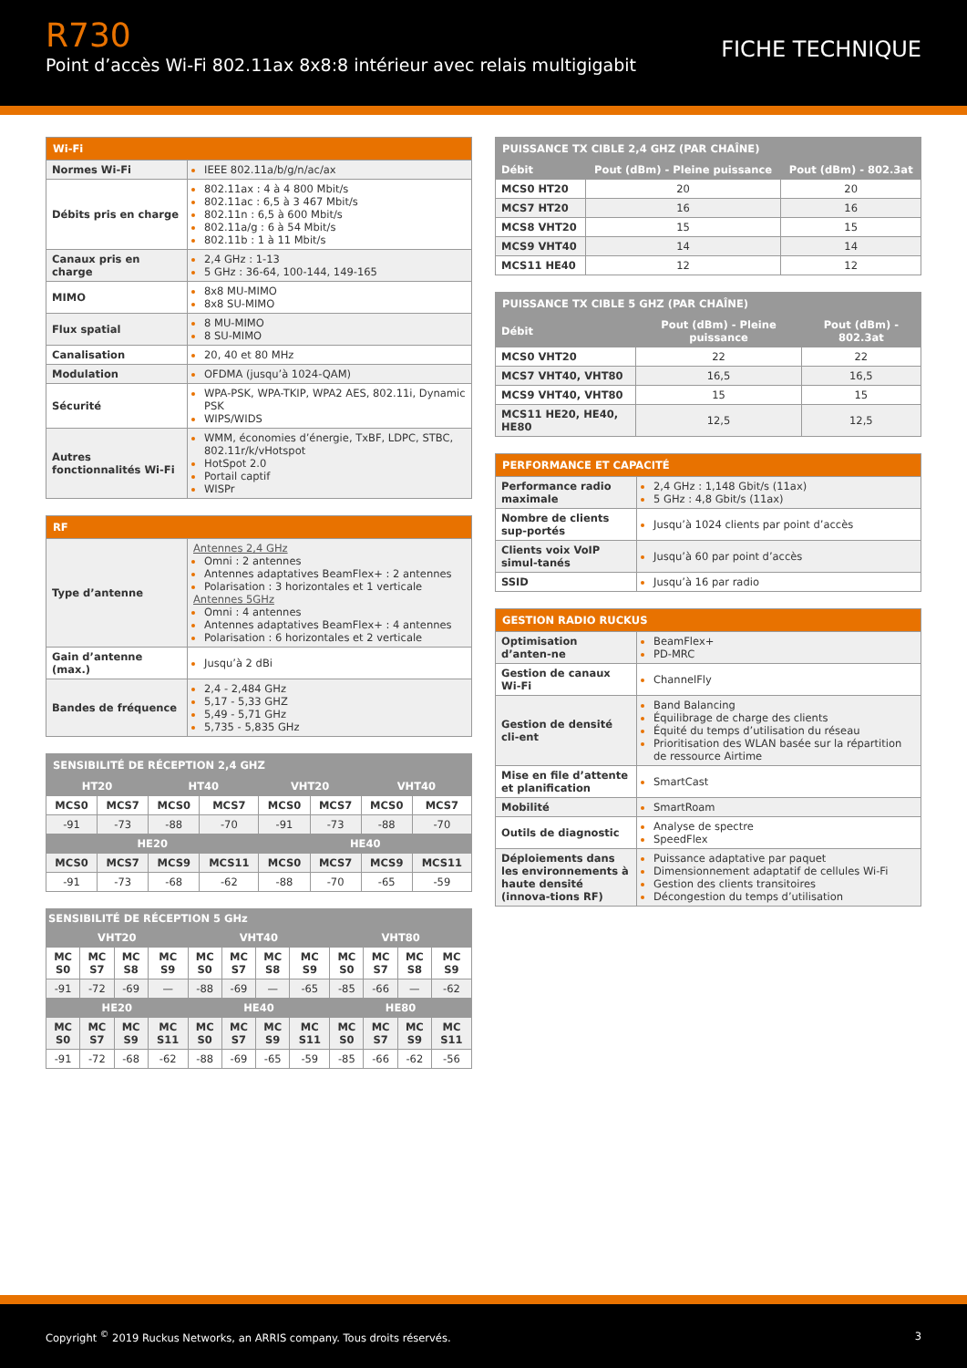R730
Point d’accès Wi-Fi 802.11ax 8x8:8 intérieur avec relais multigigabit
FICHE TECHNIQUE
| Wi-Fi | |
| --- | --- |
| Normes Wi-Fi | IEEE 802.11a/b/g/n/ac/ax |
| Débits pris en charge | 802.11ax : 4 à 4 800 Mbit/s 802.11ac : 6,5 à 3 467 Mbit/s 802.11n : 6,5 à 600 Mbit/s 802.11a/g : 6 à 54 Mbit/s 802.11b : 1 à 11 Mbit/s |
| Canaux pris en charge | 2,4 GHz : 1-13 5 GHz : 36-64, 100-144, 149-165 |
| MIMO | 8x8 MU-MIMO 8x8 SU-MIMO |
| Flux spatial | 8 MU-MIMO 8 SU-MIMO |
| Canalisation | 20, 40 et 80 MHz |
| Modulation | OFDMA (jusqu’à 1024-QAM) |
| Sécurité | WPA-PSK, WPA-TKIP, WPA2 AES, 802.11i, Dynamic PSK WIPS/WIDS |
| Autres fonctionnalités Wi-Fi | WMM, économies d’énergie, TxBF, LDPC, STBC, 802.11r/k/vHotspot HotSpot 2.0 Portail captif WISPr |
| RF | |
| --- | --- |
| Type d’antenne | Antennes 2,4 GHz Omni : 2 antennes Antennes adaptatives BeamFlex+ : 2 antennes Polarisation : 3 horizontales et 1 verticale Antennes 5GHz Omni : 4 antennes Antennes adaptatives BeamFlex+ : 4 antennes Polarisation : 6 horizontales et 2 verticale |
| Gain d’antenne (max.) | Jusqu’à 2 dBi |
| Bandes de fréquence | 2,4 - 2,484 GHz 5,17 - 5,33 GHZ 5,49 - 5,71 GHz 5,735 - 5,835 GHz |
| SENSIBILITÉ DE RÉCEPTION 2,4 GHZ | | | | | | | |
| --- | --- | --- | --- | --- | --- | --- | --- |
| HT20 | | HT40 | | VHT20 | | VHT40 | |
| MCS0 | MCS7 | MCS0 | MCS7 | MCS0 | MCS7 | MCS0 | MCS7 |
| -91 | -73 | -88 | -70 | -91 | -73 | -88 | -70 |
| HE20 | | | | HE40 | | | |
| MCS0 | MCS7 | MCS9 | MCS11 | MCS0 | MCS7 | MCS9 | MCS11 |
| -91 | -73 | -68 | -62 | -88 | -70 | -65 | -59 |
| SENSIBILITÉ DE RÉCEPTION 5 GHz | | | | | | | | | | | |
| --- | --- | --- | --- | --- | --- | --- | --- | --- | --- | --- | --- |
| VHT20 | | | | VHT40 | | | | VHT80 | | | |
| MC S0 | MC S7 | MC S8 | MC S9 | MC S0 | MC S7 | MC S8 | MC S9 | MC S0 | MC S7 | MC S8 | MC S9 |
| -91 | -72 | -69 | — | -88 | -69 | — | -65 | -85 | -66 | — | -62 |
| HE20 | | | | HE40 | | | | HE80 | | | |
| MC S0 | MC S7 | MC S9 | MC S11 | MC S0 | MC S7 | MC S9 | MC S11 | MC S0 | MC S7 | MC S9 | MC S11 |
| -91 | -72 | -68 | -62 | -88 | -69 | -65 | -59 | -85 | -66 | -62 | -56 |
| PUISSANCE TX CIBLE 2,4 GHZ (PAR CHAÎNE) | | |
| --- | --- | --- |
| Débit | Pout (dBm) - Pleine puissance | Pout (dBm) - 802.3at |
| MCS0 HT20 | 20 | 20 |
| MCS7 HT20 | 16 | 16 |
| MCS8 VHT20 | 15 | 15 |
| MCS9 VHT40 | 14 | 14 |
| MCS11 HE40 | 12 | 12 |
| PUISSANCE TX CIBLE 5 GHZ (PAR CHAÎNE) | | |
| --- | --- | --- |
| Débit | Pout (dBm) - Pleine puissance | Pout (dBm) - 802.3at |
| MCS0 VHT20 | 22 | 22 |
| MCS7 VHT40, VHT80 | 16,5 | 16,5 |
| MCS9 VHT40, VHT80 | 15 | 15 |
| MCS11 HE20, HE40, HE80 | 12,5 | 12,5 |
| PERFORMANCE ET CAPACITÉ | |
| --- | --- |
| Performance radio maximale | 2,4 GHz : 1,148 Gbit/s (11ax) 5 GHz : 4,8 Gbit/s (11ax) |
| Nombre de clients sup-portés | Jusqu’à 1024 clients par point d’accès |
| Clients voix VoIP simul-tanés | Jusqu’à 60 par point d’accès |
| SSID | Jusqu’à 16 par radio |
| GESTION RADIO RUCKUS | |
| --- | --- |
| Optimisation d’anten-ne | BeamFlex+ PD-MRC |
| Gestion de canaux Wi-Fi | ChannelFly |
| Gestion de densité cli-ent | Band Balancing Équilibrage de charge des clients Équité du temps d’utilisation du réseau Prioritisation des WLAN basée sur la répartition de ressource Airtime |
| Mise en file d’attente et planification | SmartCast |
| Mobilité | SmartRoam |
| Outils de diagnostic | Analyse de spectre SpeedFlex |
| Déploiements dans les environnements à haute densité (innova-tions RF) | Puissance adaptative par paquet Dimensionnement adaptatif de cellules Wi-Fi Gestion des clients transitoires Décongestion du temps d’utilisation |
Copyright <sup>©</sup> 2019 Ruckus Networks, an ARRIS company. Tous droits réservés. 3